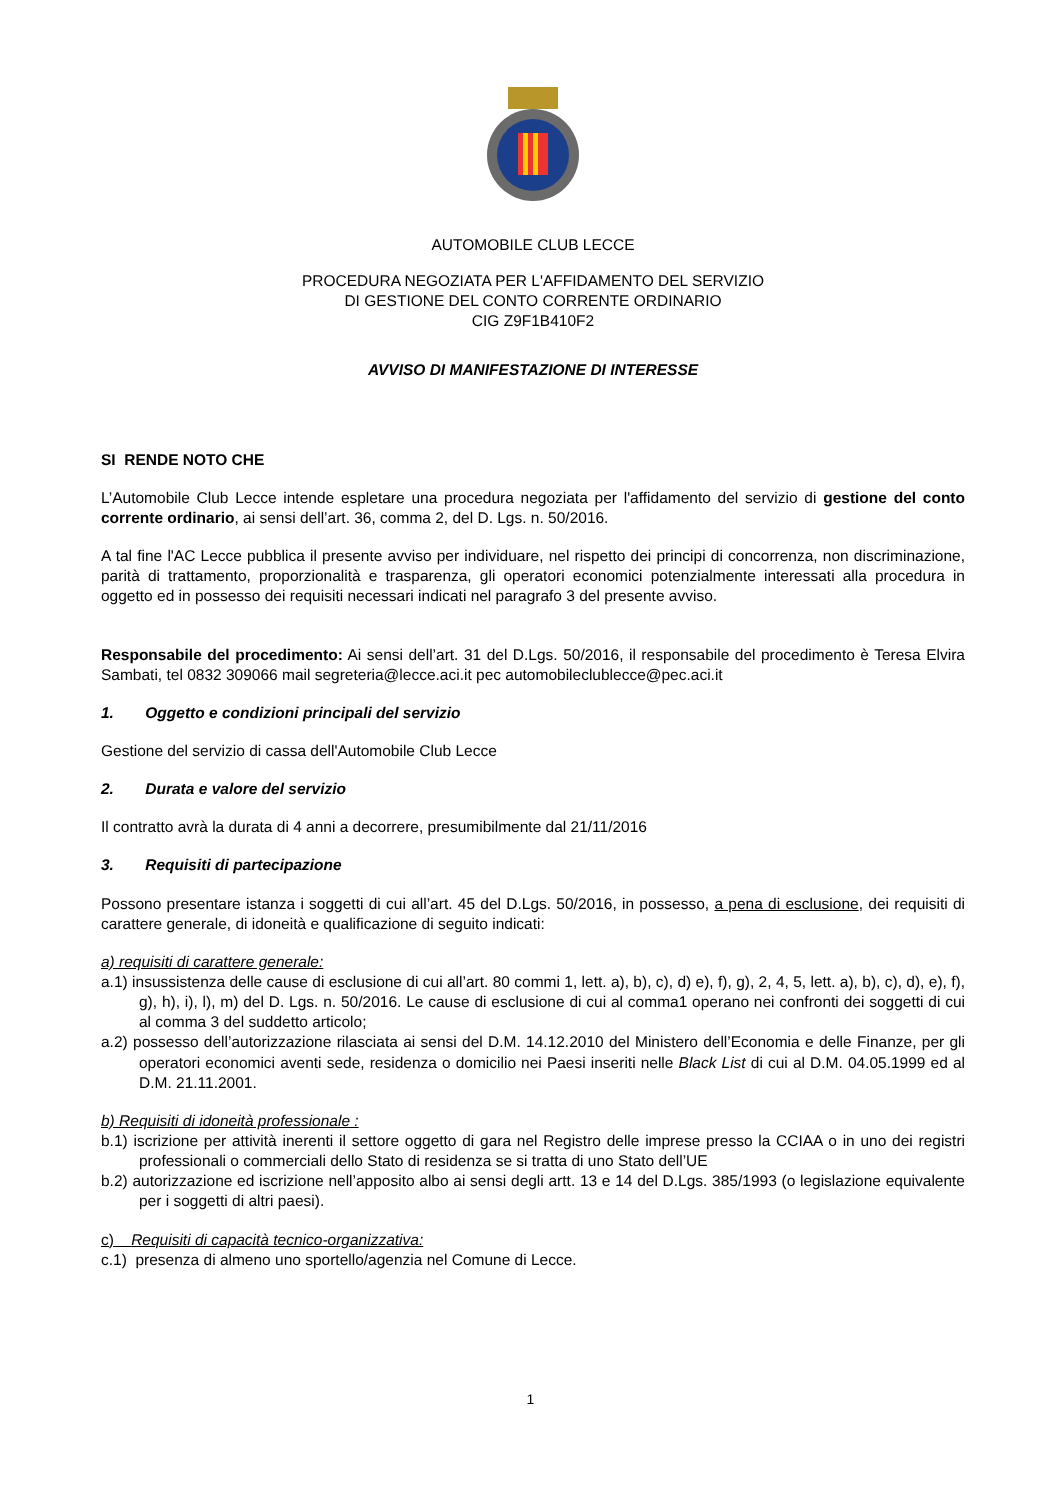AUTOMOBILE CLUB LECCE
PROCEDURA NEGOZIATA PER L'AFFIDAMENTO DEL SERVIZIO
DI GESTIONE DEL CONTO CORRENTE ORDINARIO
CIG Z9F1B410F2
AVVISO DI MANIFESTAZIONE DI INTERESSE
SI RENDE NOTO CHE
L’Automobile Club Lecce intende espletare una procedura negoziata per l'affidamento del servizio di gestione del conto corrente ordinario, ai sensi dell’art. 36, comma 2, del D. Lgs. n. 50/2016.
A tal fine l'AC Lecce pubblica il presente avviso per individuare, nel rispetto dei principi di concorrenza, non discriminazione, parità di trattamento, proporzionalità e trasparenza, gli operatori economici potenzialmente interessati alla procedura in oggetto ed in possesso dei requisiti necessari indicati nel paragrafo 3 del presente avviso.
Responsabile del procedimento: Ai sensi dell’art. 31 del D.Lgs. 50/2016, il responsabile del procedimento è Teresa Elvira Sambati, tel 0832 309066 mail segreteria@lecce.aci.it pec automobileclublecce@pec.aci.it
1. Oggetto e condizioni principali del servizio
Gestione del servizio di cassa dell'Automobile Club Lecce
2. Durata e valore del servizio
Il contratto avrà la durata di 4 anni a decorrere, presumibilmente dal 21/11/2016
3. Requisiti di partecipazione
Possono presentare istanza i soggetti di cui all’art. 45 del D.Lgs. 50/2016, in possesso, a pena di esclusione, dei requisiti di carattere generale, di idoneità e qualificazione di seguito indicati:
a) requisiti di carattere generale:
a.1) insussistenza delle cause di esclusione di cui all’art. 80 commi 1, lett. a), b), c), d) e), f), g), 2, 4, 5, lett. a), b), c), d), e), f), g), h), i), l), m) del D. Lgs. n. 50/2016. Le cause di esclusione di cui al comma1 operano nei confronti dei soggetti di cui al comma 3 del suddetto articolo;
a.2) possesso dell’autorizzazione rilasciata ai sensi del D.M. 14.12.2010 del Ministero dell’Economia e delle Finanze, per gli operatori economici aventi sede, residenza o domicilio nei Paesi inseriti nelle Black List di cui al D.M. 04.05.1999 ed al D.M. 21.11.2001.
b) Requisiti di idoneità professionale :
b.1) iscrizione per attività inerenti il settore oggetto di gara nel Registro delle imprese presso la CCIAA o in uno dei registri professionali o commerciali dello Stato di residenza se si tratta di uno Stato dell’UE
b.2) autorizzazione ed iscrizione nell’apposito albo ai sensi degli artt. 13 e 14 del D.Lgs. 385/1993 (o legislazione equivalente per i soggetti di altri paesi).
c) Requisiti di capacità tecnico-organizzativa:
c.1) presenza di almeno uno sportello/agenzia nel Comune di Lecce.
1